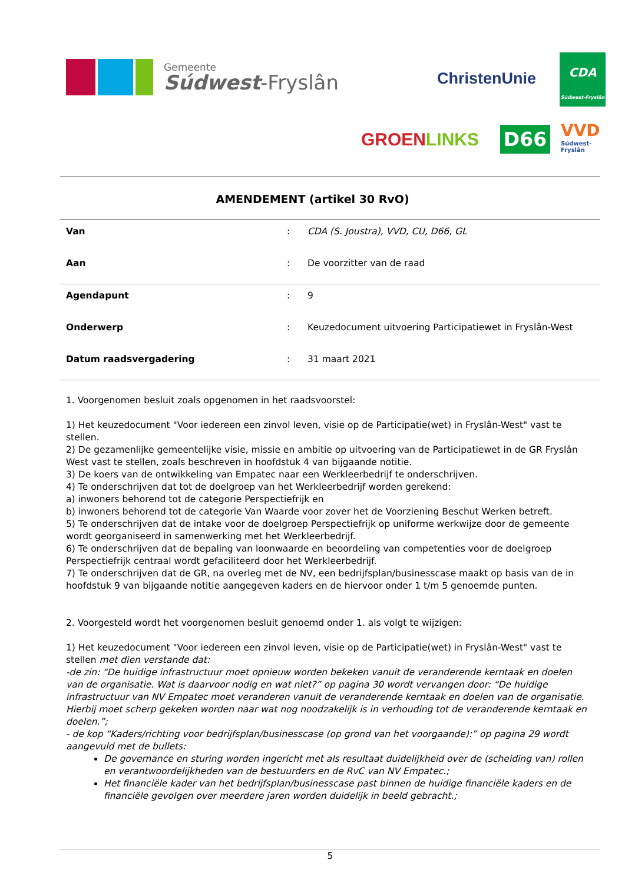Gemeente
Súdwest-Fryslân
ChristenUnie
CDA
Súdwest-Fryslân
GROENLINKS D66
VVD
Súdwest-
Fryslân
AMENDEMENT (artikel 30 RvO)
| Van | : | CDA (S. Joustra), VVD, CU, D66, GL |
| Aan | : | De voorzitter van de raad |
| Agendapunt | : | 9 |
| Onderwerp | : | Keuzedocument uitvoering Participatiewet in Fryslân-West |
| Datum raadsvergadering | : | 31 maart 2021 |
1. Voorgenomen besluit zoals opgenomen in het raadsvoorstel:
1) Het keuzedocument "Voor iedereen een zinvol leven, visie op de Participatie(wet) in Fryslân-West" vast te stellen.
2) De gezamenlijke gemeentelijke visie, missie en ambitie op uitvoering van de Participatiewet in de GR Fryslân West vast te stellen, zoals beschreven in hoofdstuk 4 van bijgaande notitie.
3) De koers van de ontwikkeling van Empatec naar een Werkleerbedrijf te onderschrijven.
4) Te onderschrijven dat tot de doelgroep van het Werkleerbedrijf worden gerekend:
a) inwoners behorend tot de categorie Perspectiefrijk en
b) inwoners behorend tot de categorie Van Waarde voor zover het de Voorziening Beschut Werken betreft.
5) Te onderschrijven dat de intake voor de doelgroep Perspectiefrijk op uniforme werkwijze door de gemeente wordt georganiseerd in samenwerking met het Werkleerbedrijf.
6) Te onderschrijven dat de bepaling van loonwaarde en beoordeling van competenties voor de doelgroep Perspectiefrijk centraal wordt gefaciliteerd door het Werkleerbedrijf.
7) Te onderschrijven dat de GR, na overleg met de NV, een bedrijfsplan/businesscase maakt op basis van de in hoofdstuk 9 van bijgaande notitie aangegeven kaders en de hiervoor onder 1 t/m 5 genoemde punten.
2. Voorgesteld wordt het voorgenomen besluit genoemd onder 1. als volgt te wijzigen:
1) Het keuzedocument "Voor iedereen een zinvol leven, visie op de Participatie(wet) in Fryslân-West" vast te stellen met dien verstande dat:
-de zin: “De huidige infrastructuur moet opnieuw worden bekeken vanuit de veranderende kerntaak en doelen van de organisatie. Wat is daarvoor nodig en wat niet?” op pagina 30 wordt vervangen door: “De huidige infrastructuur van NV Empatec moet veranderen vanuit de veranderende kerntaak en doelen van de organisatie. Hierbij moet scherp gekeken worden naar wat nog noodzakelijk is in verhouding tot de veranderende kerntaak en doelen.”;
- de kop “Kaders/richting voor bedrijfsplan/businesscase (op grond van het voorgaande):” op pagina 29 wordt aangevuld met de bullets:
De governance en sturing worden ingericht met als resultaat duidelijkheid over de (scheiding van) rollen en verantwoordelijkheden van de bestuurders en de RvC van NV Empatec.;
Het financiële kader van het bedrijfsplan/businesscase past binnen de huidige financiële kaders en de financiële gevolgen over meerdere jaren worden duidelijk in beeld gebracht.;
5